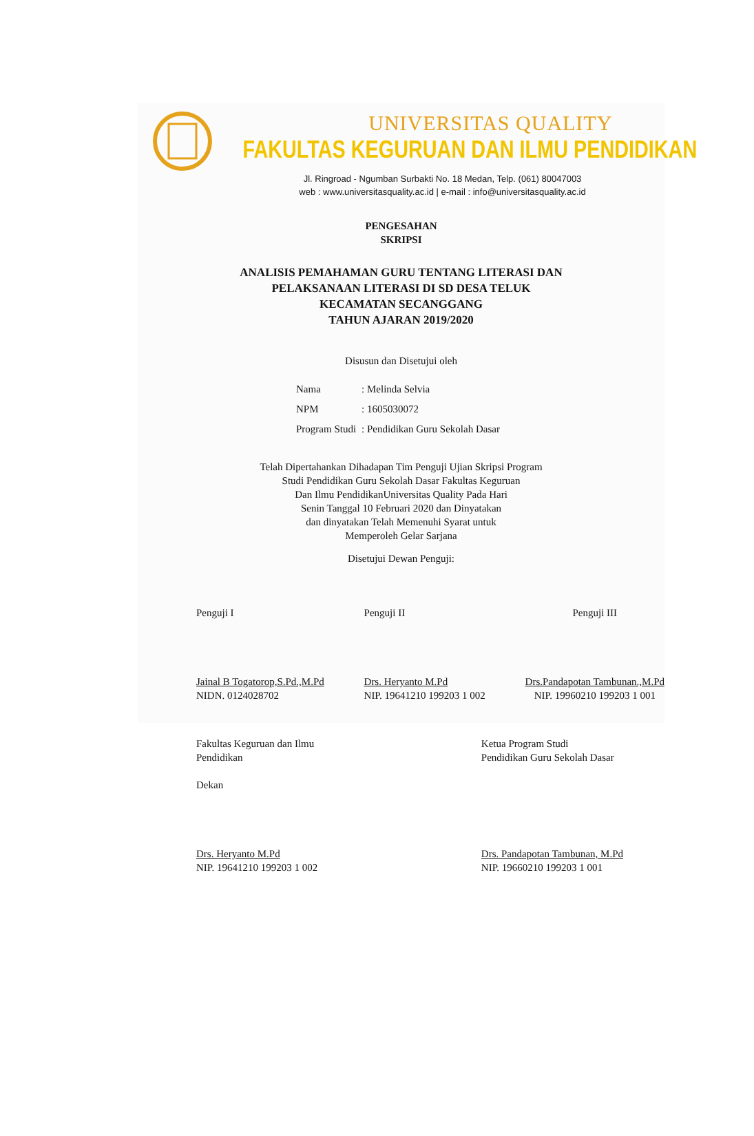UNIVERSITAS QUALITY
FAKULTAS KEGURUAN DAN ILMU PENDIDIKAN
Jl. Ringroad - Ngumban Surbakti No. 18 Medan, Telp. (061) 80047003
web : www.universitasquality.ac.id | e-mail : info@universitasquality.ac.id
PENGESAHAN
SKRIPSI
ANALISIS PEMAHAMAN GURU TENTANG LITERASI DAN
PELAKSANAAN LITERASI DI SD DESA TELUK
KECAMATAN SECANGGANG
TAHUN AJARAN 2019/2020
Disusun dan Disetujui oleh
| Nama | : Melinda Selvia |
| NPM | : 1605030072 |
| Program Studi | : Pendidikan Guru Sekolah Dasar |
Telah Dipertahankan Dihadapan Tim Penguji Ujian Skripsi Program
Studi Pendidikan Guru Sekolah Dasar Fakultas Keguruan
Dan Ilmu PendidikanUniversitas Quality Pada Hari
Senin Tanggal 10 Februari 2020 dan Dinyatakan
dan dinyatakan Telah Memenuhi Syarat untuk
Memperoleh Gelar Sarjana
Disetujui Dewan Penguji:
Penguji I
Jainal B Togatorop,S.Pd.,M.Pd
NIDN. 0124028702
Penguji II
Drs. Heryanto M.Pd
NIP. 19641210 199203 1 002
Penguji III
Drs.Pandapotan Tambunan.,M.Pd
NIP. 19960210 199203 1 001
Fakultas Keguruan dan Ilmu
Pendidikan
Dekan
Drs. Heryanto M.Pd
NIP. 19641210 199203 1 002
Ketua Program Studi
Pendidikan Guru Sekolah Dasar
Drs. Pandapotan Tambunan, M.Pd
NIP. 19660210 199203 1 001